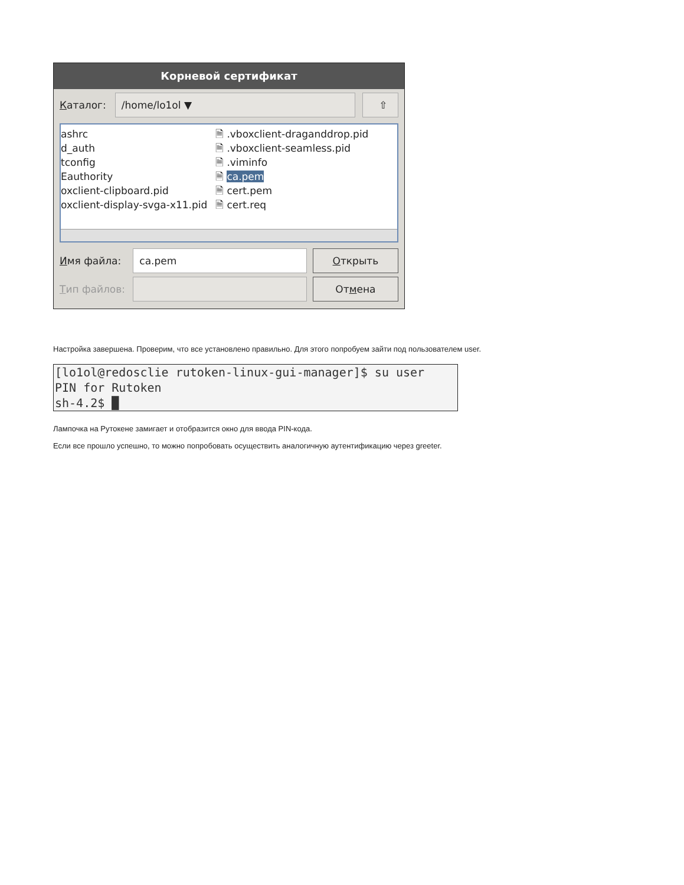Корневой сертификат
Каталог:
/home/lo1ol ▼ ⇧
ashrc
d_auth
tconfig
Eauthority
oxclient-clipboard.pid
oxclient-display-svga-x11.pid
🗎 .vboxclient-draganddrop.pid
🗎 .vboxclient-seamless.pid
🗎 .viminfo
🗎 ca.pem
🗎 cert.pem
🗎 cert.req
Имя файла:
ca.pem Открыть
Тип файлов:
Отмена
Настройка завершена. Проверим, что все установлено правильно. Для этого попробуем зайти под пользователем user.
[lo1ol@redosclie rutoken-linux-gui-manager]$ su user
PIN for Rutoken
sh-4.2$ █
Лампочка на Рутокене замигает и отобразится окно для ввода PIN-кода.
Если все прошло успешно, то можно попробовать осуществить аналогичную аутентификацию через greeter.